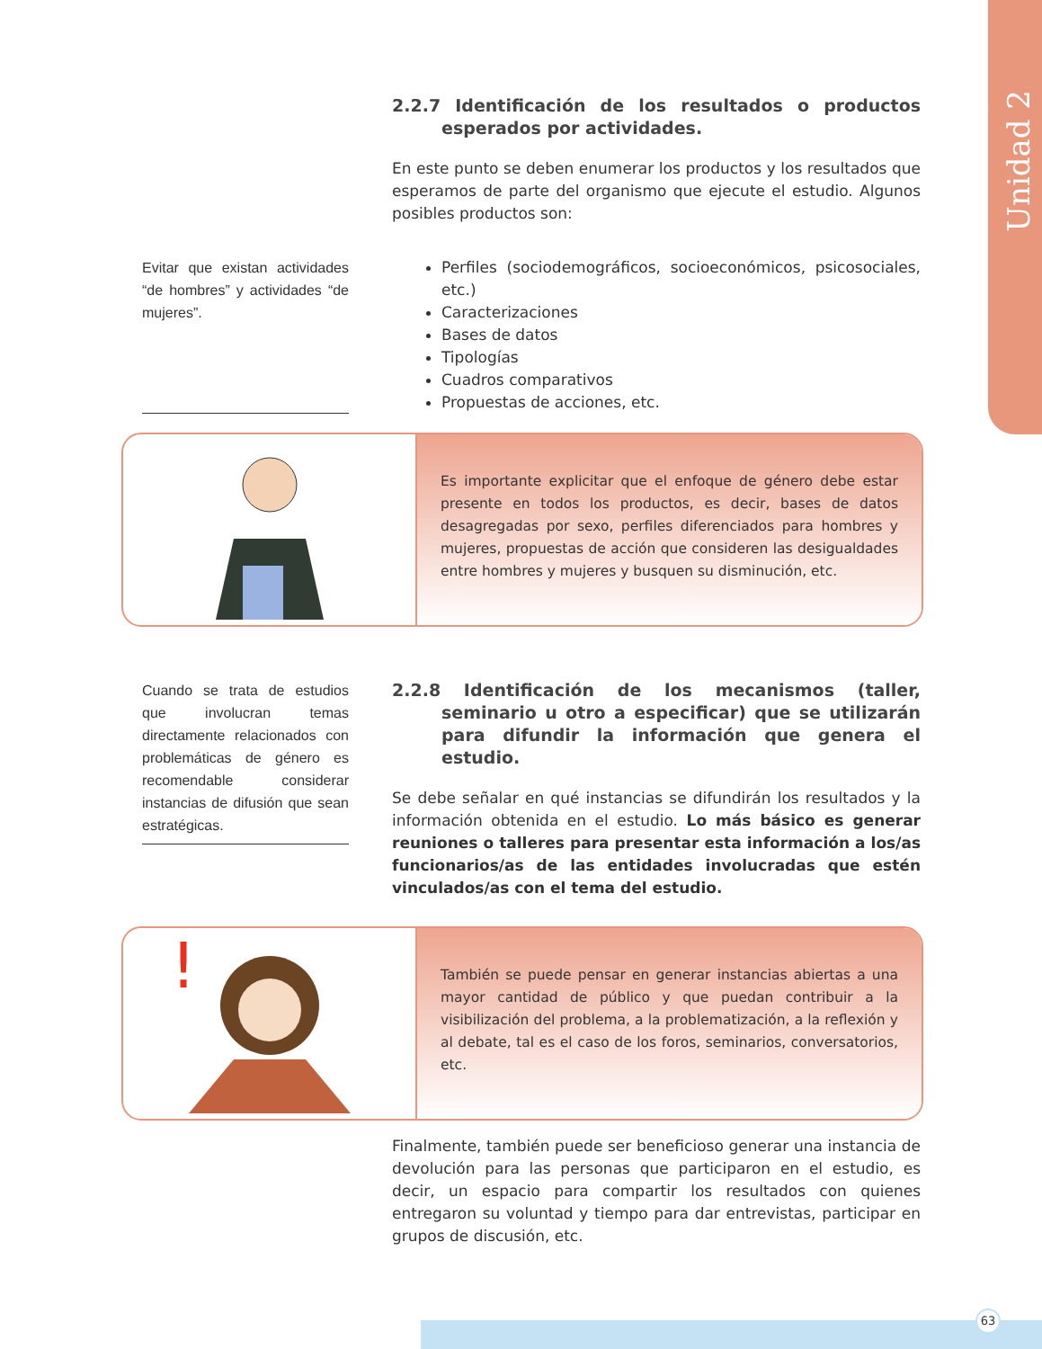Unidad 2
2.2.7 Identificación de los resultados o productos esperados por actividades.
En este punto se deben enumerar los productos y los resultados que esperamos de parte del organismo que ejecute el estudio. Algunos posibles productos son:
Evitar que existan actividades “de hombres” y actividades “de mujeres”.
Perfiles (sociodemográficos, socioeconómicos, psicosociales, etc.)
Caracterizaciones
Bases de datos
Tipologías
Cuadros comparativos
Propuestas de acciones, etc.
Es importante explicitar que el enfoque de género debe estar presente en todos los productos, es decir, bases de datos desagregadas por sexo, perfiles diferenciados para hombres y mujeres, propuestas de acción que consideren las desigualdades entre hombres y mujeres y busquen su disminución, etc.
Cuando se trata de estudios que involucran temas directamente relacionados con problemáticas de género es recomendable considerar instancias de difusión que sean estratégicas.
2.2.8 Identificación de los mecanismos (taller, seminario u otro a especificar) que se utilizarán para difundir la información que genera el estudio.
Se debe señalar en qué instancias se difundirán los resultados y la información obtenida en el estudio. Lo más básico es generar reuniones o talleres para presentar esta información a los/as funcionarios/as de las entidades involucradas que estén vinculados/as con el tema del estudio.
!
También se puede pensar en generar instancias abiertas a una mayor cantidad de público y que puedan contribuir a la visibilización del problema, a la problematización, a la reflexión y al debate, tal es el caso de los foros, seminarios, conversatorios, etc.
Finalmente, también puede ser beneficioso generar una instancia de devolución para las personas que participaron en el estudio, es decir, un espacio para compartir los resultados con quienes entregaron su voluntad y tiempo para dar entrevistas, participar en grupos de discusión, etc.
63